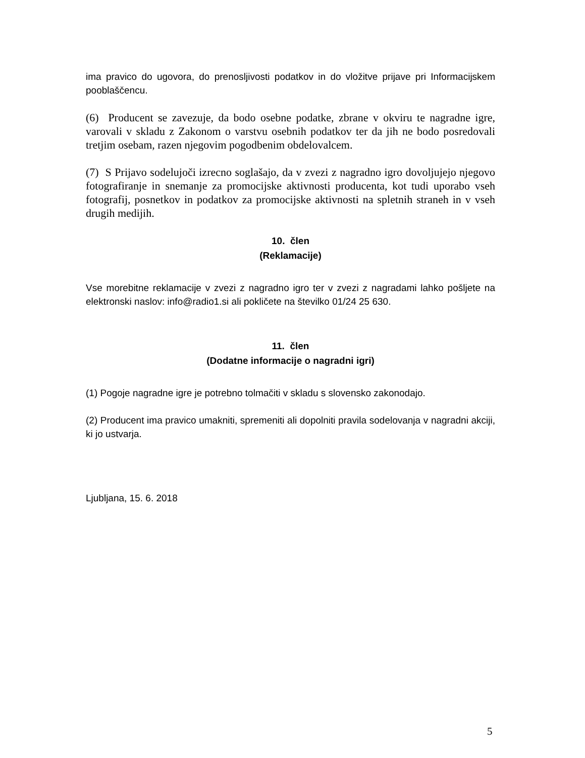ima pravico do ugovora, do prenosljivosti podatkov in do vložitve prijave pri Informacijskem pooblaščencu.
(6) Producent se zavezuje, da bodo osebne podatke, zbrane v okviru te nagradne igre, varovali v skladu z Zakonom o varstvu osebnih podatkov ter da jih ne bodo posredovali tretjim osebam, razen njegovim pogodbenim obdelovalcem.
(7) S Prijavo sodelujoči izrecno soglašajo, da v zvezi z nagradno igro dovoljujejo njegovo fotografiranje in snemanje za promocijske aktivnosti producenta, kot tudi uporabo vseh fotografij, posnetkov in podatkov za promocijske aktivnosti na spletnih straneh in v vseh drugih medijih.
10. člen
(Reklamacije)
Vse morebitne reklamacije v zvezi z nagradno igro ter v zvezi z nagradami lahko pošljete na elektronski naslov: info@radio1.si ali pokličete na številko 01/24 25 630.
11. člen
(Dodatne informacije o nagradni igri)
(1) Pogoje nagradne igre je potrebno tolmačiti v skladu s slovensko zakonodajo.
(2) Producent ima pravico umakniti, spremeniti ali dopolniti pravila sodelovanja v nagradni akciji, ki jo ustvarja.
Ljubljana, 15. 6. 2018
5